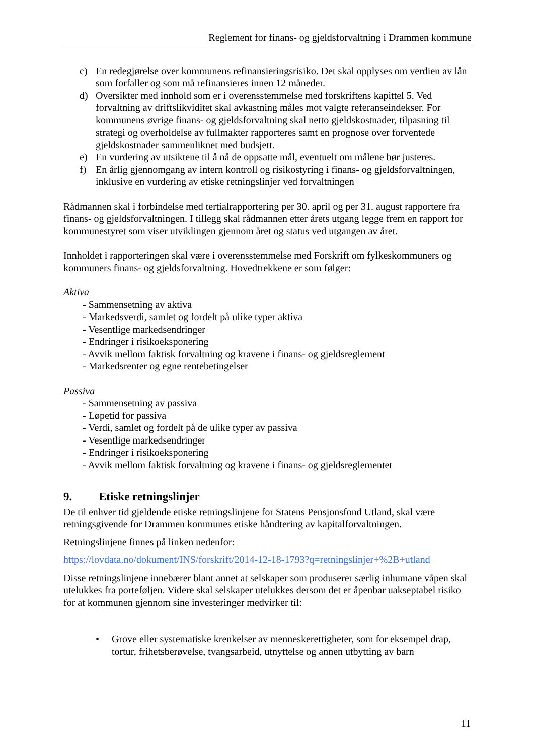Reglement for finans- og gjeldsforvaltning i Drammen kommune
c) En redegjørelse over kommunens refinansieringsrisiko. Det skal opplyses om verdien av lån som forfaller og som må refinansieres innen 12 måneder.
d) Oversikter med innhold som er i overensstemmelse med forskriftens kapittel 5. Ved forvaltning av driftslikviditet skal avkastning måles mot valgte referanseindekser. For kommunens øvrige finans- og gjeldsforvaltning skal netto gjeldskostnader, tilpasning til strategi og overholdelse av fullmakter rapporteres samt en prognose over forventede gjeldskostnader sammenliknet med budsjett.
e) En vurdering av utsiktene til å nå de oppsatte mål, eventuelt om målene bør justeres.
f) En årlig gjennomgang av intern kontroll og risikostyring i finans- og gjeldsforvaltningen, inklusive en vurdering av etiske retningslinjer ved forvaltningen
Rådmannen skal i forbindelse med tertialrapportering per 30. april og per 31. august rapportere fra finans- og gjeldsforvaltningen. I tillegg skal rådmannen etter årets utgang legge frem en rapport for kommunestyret som viser utviklingen gjennom året og status ved utgangen av året.
Innholdet i rapporteringen skal være i overensstemmelse med Forskrift om fylkeskommuners og kommuners finans- og gjeldsforvaltning. Hovedtrekkene er som følger:
Aktiva
- Sammensetning av aktiva
- Markedsverdi, samlet og fordelt på ulike typer aktiva
- Vesentlige markedsendringer
- Endringer i risikoeksponering
- Avvik mellom faktisk forvaltning og kravene i finans- og gjeldsreglement
- Markedsrenter og egne rentebetingelser
Passiva
- Sammensetning av passiva
- Løpetid for passiva
- Verdi, samlet og fordelt på de ulike typer av passiva
- Vesentlige markedsendringer
- Endringer i risikoeksponering
- Avvik mellom faktisk forvaltning og kravene i finans- og gjeldsreglementet
9. Etiske retningslinjer
De til enhver tid gjeldende etiske retningslinjene for Statens Pensjonsfond Utland, skal være retningsgivende for Drammen kommunes etiske håndtering av kapitalforvaltningen.
Retningslinjene finnes på linken nedenfor:
https://lovdata.no/dokument/INS/forskrift/2014-12-18-1793?q=retningslinjer+%2B+utland
Disse retningslinjene innebærer blant annet at selskaper som produserer særlig inhumane våpen skal utelukkes fra porteføljen. Videre skal selskaper utelukkes dersom det er åpenbar uakseptabel risiko for at kommunen gjennom sine investeringer medvirker til:
• Grove eller systematiske krenkelser av menneskerettigheter, som for eksempel drap, tortur, frihetsberøvelse, tvangsarbeid, utnyttelse og annen utbytting av barn
11